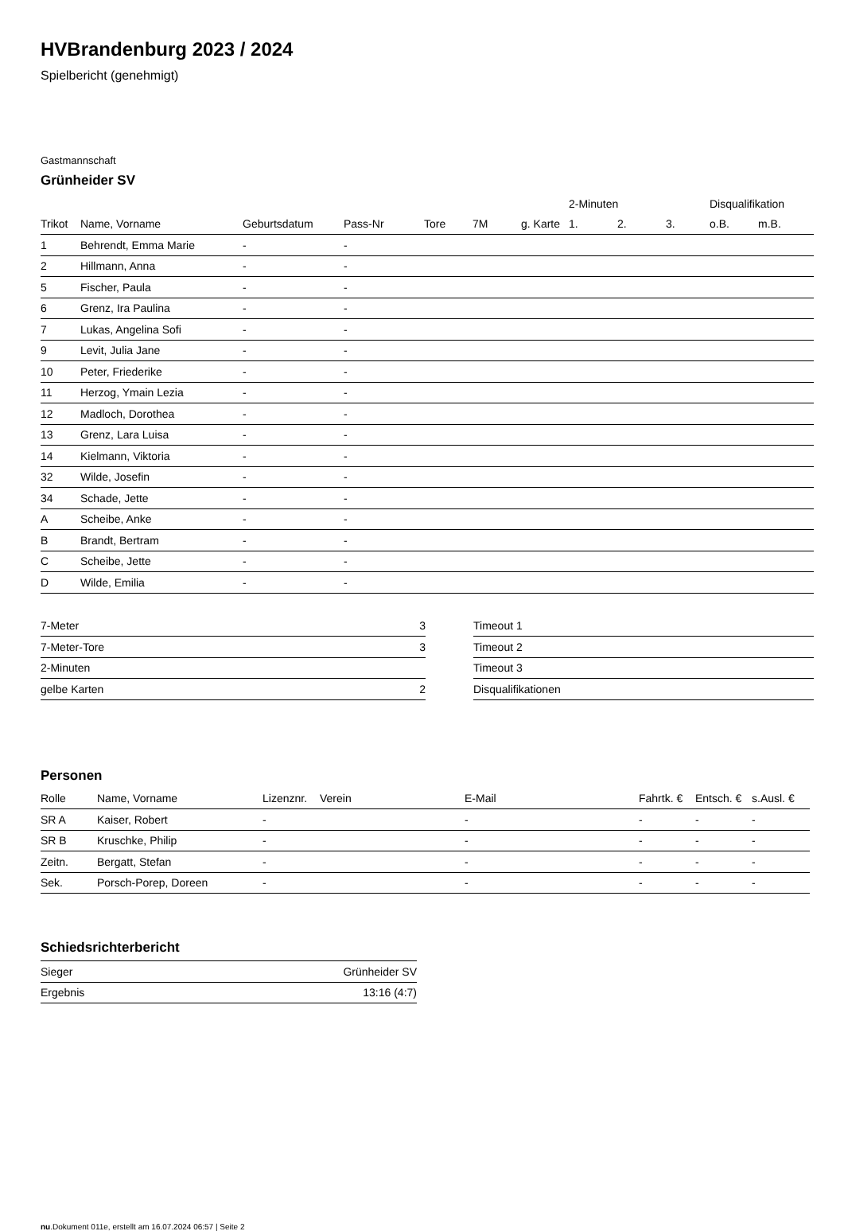HVBrandenburg 2023 / 2024
Spielbericht (genehmigt)
Gastmannschaft
Grünheider SV
| | | | | | | | 2-Minuten | | | Disqualifikation | |
| --- | --- | --- | --- | --- | --- | --- | --- | --- | --- | --- | --- |
| Trikot | Name, Vorname | Geburtsdatum | Pass-Nr | Tore | 7M | g. Karte | 1. | 2. | 3. | o.B. | m.B. |
| 1 | Behrendt, Emma Marie | - | - | | | | | | | | |
| 2 | Hillmann, Anna | - | - | | | | | | | | |
| 5 | Fischer, Paula | - | - | | | | | | | | |
| 6 | Grenz, Ira Paulina | - | - | | | | | | | | |
| 7 | Lukas, Angelina Sofi | - | - | | | | | | | | |
| 9 | Levit, Julia Jane | - | - | | | | | | | | |
| 10 | Peter, Friederike | - | - | | | | | | | | |
| 11 | Herzog, Ymain Lezia | - | - | | | | | | | | |
| 12 | Madloch, Dorothea | - | - | | | | | | | | |
| 13 | Grenz, Lara Luisa | - | - | | | | | | | | |
| 14 | Kielmann, Viktoria | - | - | | | | | | | | |
| 32 | Wilde, Josefin | - | - | | | | | | | | |
| 34 | Schade, Jette | - | - | | | | | | | | |
| A | Scheibe, Anke | - | - | | | | | | | | |
| B | Brandt, Bertram | - | - | | | | | | | | |
| C | Scheibe, Jette | - | - | | | | | | | | |
| D | Wilde, Emilia | - | - | | | | | | | | |
| 7-Meter | 3 |
| 7-Meter-Tore | 3 |
| 2-Minuten | |
| gelbe Karten | 2 |
| Timeout 1 |
| Timeout 2 |
| Timeout 3 |
| Disqualifikationen |
Personen
| Rolle | Name, Vorname | Lizenznr. | Verein | E-Mail | Fahrtk. € | Entsch. € | s.Ausl. € |
| --- | --- | --- | --- | --- | --- | --- | --- |
| SR A | Kaiser, Robert | - | | - | - | - | - |
| SR B | Kruschke, Philip | - | | - | - | - | - |
| Zeitn. | Bergatt, Stefan | - | | - | - | - | - |
| Sek. | Porsch-Porep, Doreen | - | | - | - | - | - |
Schiedsrichterbericht
| Sieger | Grünheider SV |
| Ergebnis | 13:16 (4:7) |
nu.Dokument 011e, erstellt am 16.07.2024 06:57 | Seite 2